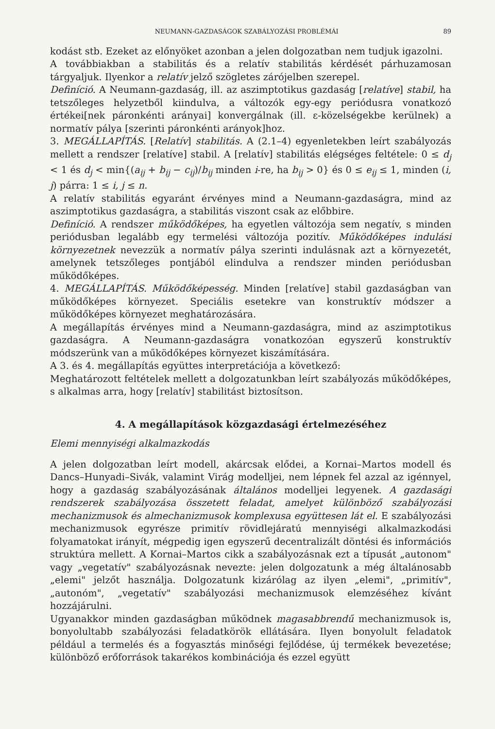NEUMANN-GAZDASÁGOK SZABÁLYOZÁSI PROBLÉMÁI 89
kodást stb. Ezeket az előnyöket azonban a jelen dolgozatban nem tudjuk igazolni.
A továbbiakban a stabilitás és a relatív stabilitás kérdését párhuzamosan tárgyaljuk. Ilyenkor a relatív jelző szögletes zárójelben szerepel.
Definíció. A Neumann-gazdaság, ill. az aszimptotikus gazdaság [relatíve] stabil, ha tetszőleges helyzetből kiindulva, a változók egy-egy periódusra vonatkozó értékei[nek páronkénti arányai] konvergálnak (ill. ε-közelségekbe kerülnek) a normatív pálya [szerinti páronkénti arányok]hoz.
3. MEGÁLLAPÍTÁS. [Relatív] stabilitás. A (2.1–4) egyenletekben leírt szabályozás mellett a rendszer [relatíve] stabil. A [relatív] stabilitás elégséges feltétele: 0 ≤ d<sub>j</sub> < 1 és d<sub>j</sub> < min{(a<sub>ij</sub> + b<sub>ij</sub> − c<sub>ij</sub>)/b<sub>ij</sub> minden i-re, ha b<sub>ij</sub> > 0} és 0 ≤ e<sub>ij</sub> ≤ 1, minden (i, j) párra: 1 ≤ i, j ≤ n.
A relatív stabilitás egyaránt érvényes mind a Neumann-gazdaságra, mind az aszimptotikus gazdaságra, a stabilitás viszont csak az előbbire.
Definíció. A rendszer működőképes, ha egyetlen változója sem negatív, s minden periódusban legalább egy termelési változója pozitív. Működőképes indulási környezetnek nevezzük a normatív pálya szerinti indulásnak azt a környezetét, amelynek tetszőleges pontjából elindulva a rendszer minden periódusban működőképes.
4. MEGÁLLAPÍTÁS. Működőképesség. Minden [relatíve] stabil gazdaságban van működőképes környezet. Speciális esetekre van konstruktív módszer a működőképes környezet meghatározására.
A megállapítás érvényes mind a Neumann-gazdaságra, mind az aszimptotikus gazdaságra. A Neumann-gazdaságra vonatkozóan egyszerű konstruktív módszerünk van a működőképes környezet kiszámítására.
A 3. és 4. megállapítás együttes interpretációja a következő:
Meghatározott feltételek mellett a dolgozatunkban leírt szabályozás működőképes, s alkalmas arra, hogy [relatív] stabilitást biztosítson.
4. A megállapítások közgazdasági értelmezéséhez
Elemi mennyiségi alkalmazkodás
A jelen dolgozatban leírt modell, akárcsak elődei, a Kornai–Martos modell és Dancs–Hunyadi–Sivák, valamint Virág modelljei, nem lépnek fel azzal az igénnyel, hogy a gazdaság szabályozásának általános modelljei legyenek. A gazdasági rendszerek szabályozása összetett feladat, amelyet különböző szabályozási mechanizmusok és almechanizmusok komplexusa együttesen lát el. E szabályozási mechanizmusok egyrésze primitív rövidlejáratú mennyiségi alkalmazkodási folyamatokat irányít, mégpedig igen egyszerű decentralizált döntési és információs struktúra mellett. A Kornai–Martos cikk a szabályozásnak ezt a típusát „autonom" vagy „vegetatív" szabályozásnak nevezte: jelen dolgozatunk a még általánosabb „elemi" jelzőt használja. Dolgozatunk kizárólag az ilyen „elemi", „primitív", „autonóm", „vegetatív" szabályozási mechanizmusok elemzéséhez kívánt hozzájárulni.
Ugyanakkor minden gazdaságban működnek magasabbrendű mechanizmusok is, bonyolultabb szabályozási feladatkörök ellátására. Ilyen bonyolult feladatok például a termelés és a fogyasztás minőségi fejlődése, új termékek bevezetése; különböző erőforrások takarékos kombinációja és ezzel együtt